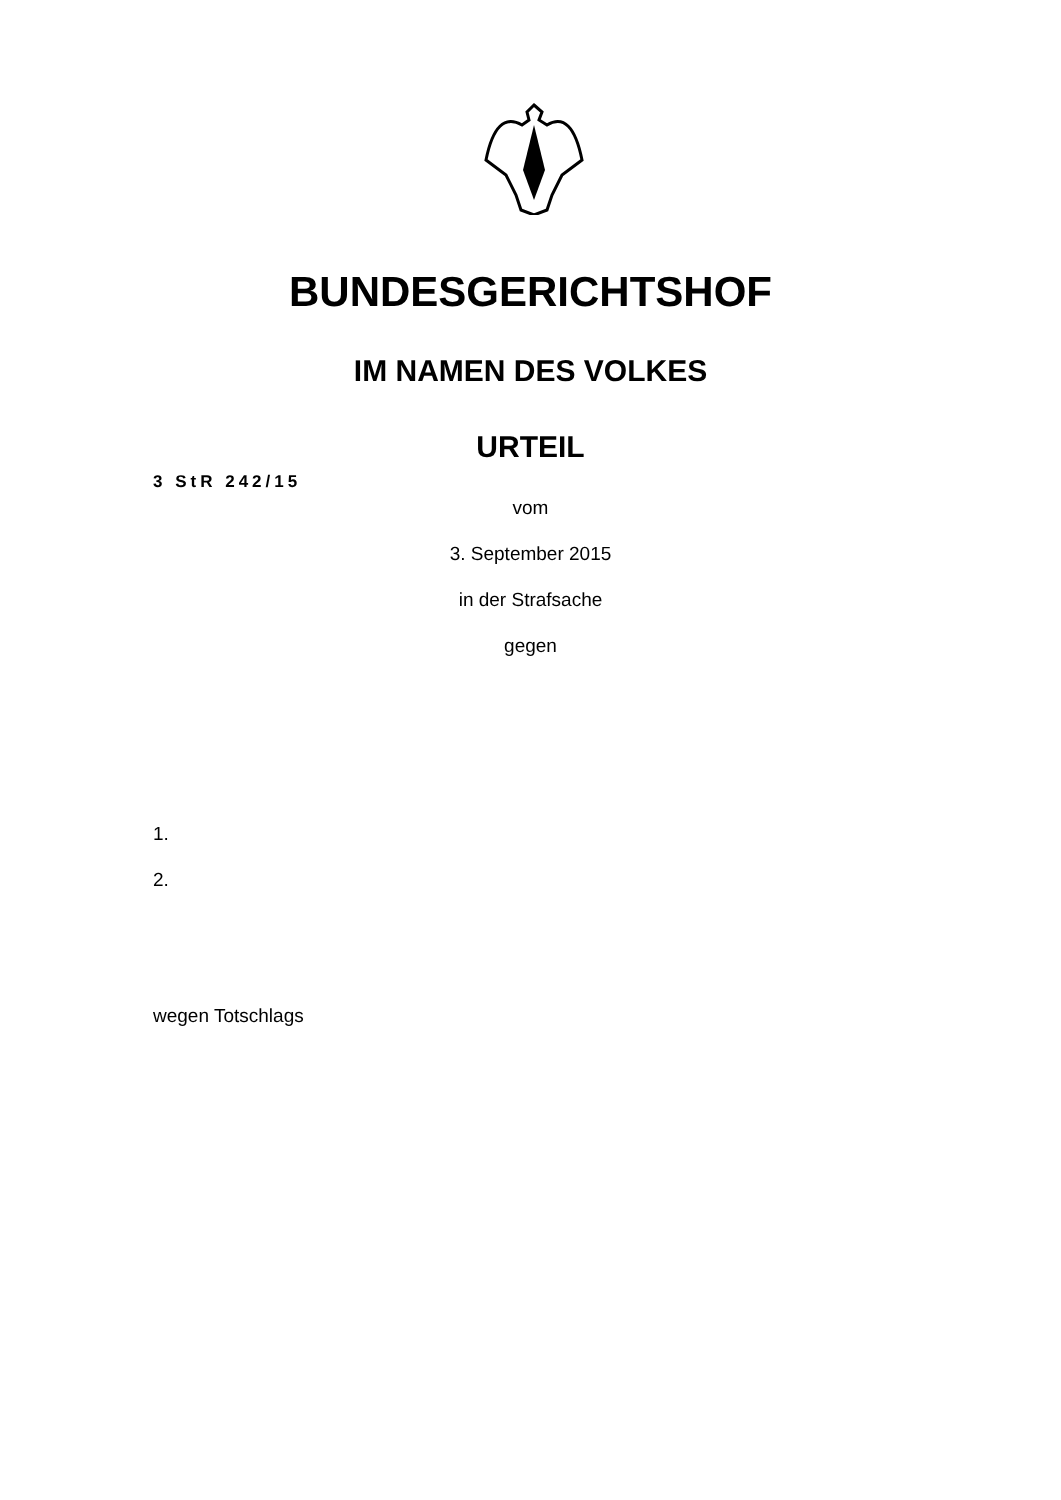BUNDESGERICHTSHOF
IM NAMEN DES VOLKES
URTEIL
3 StR 242/15
vom
3. September 2015
in der Strafsache
gegen
1.
2.
wegen Totschlags